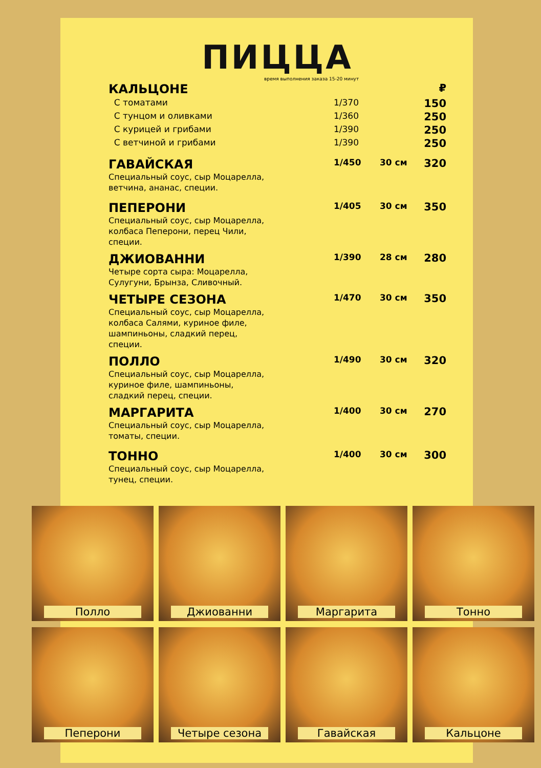ПИЦЦА
время выполнения заказа 15-20 минут
| КАЛЬЦОНЕ | | | ₽ |
| С томатами | 1/370 | | 150 |
| С тунцом и оливками | 1/360 | | 250 |
| С курицей и грибами | 1/390 | | 250 |
| С ветчиной и грибами | 1/390 | | 250 |
| ГАВАЙСКАЯ Специальный соус, сыр Моцарелла, ветчина, ананас, специи. | 1/450 | 30 см | 320 |
| ПЕПЕРОНИ Специальный соус, сыр Моцарелла, колбаса Пеперони, перец Чили, специи. | 1/405 | 30 см | 350 |
| ДЖИОВАННИ Четыре сорта сыра: Моцарелла, Сулугуни, Брынза, Сливочный. | 1/390 | 28 см | 280 |
| ЧЕТЫРЕ СЕЗОНА Специальный соус, сыр Моцарелла, колбаса Салями, куриное филе, шампиньоны, сладкий перец, специи. | 1/470 | 30 см | 350 |
| ПОЛЛО Специальный соус, сыр Моцарелла, куриное филе, шампиньоны, сладкий перец, специи. | 1/490 | 30 см | 320 |
| МАРГАРИТА Специальный соус, сыр Моцарелла, томаты, специи. | 1/400 | 30 см | 270 |
| ТОННО Специальный соус, сыр Моцарелла, тунец, специи. | 1/400 | 30 см | 300 |
Полло
Джиованни
Маргарита
Тонно
Пеперони
Четыре сезона
Гавайская
Кальцоне